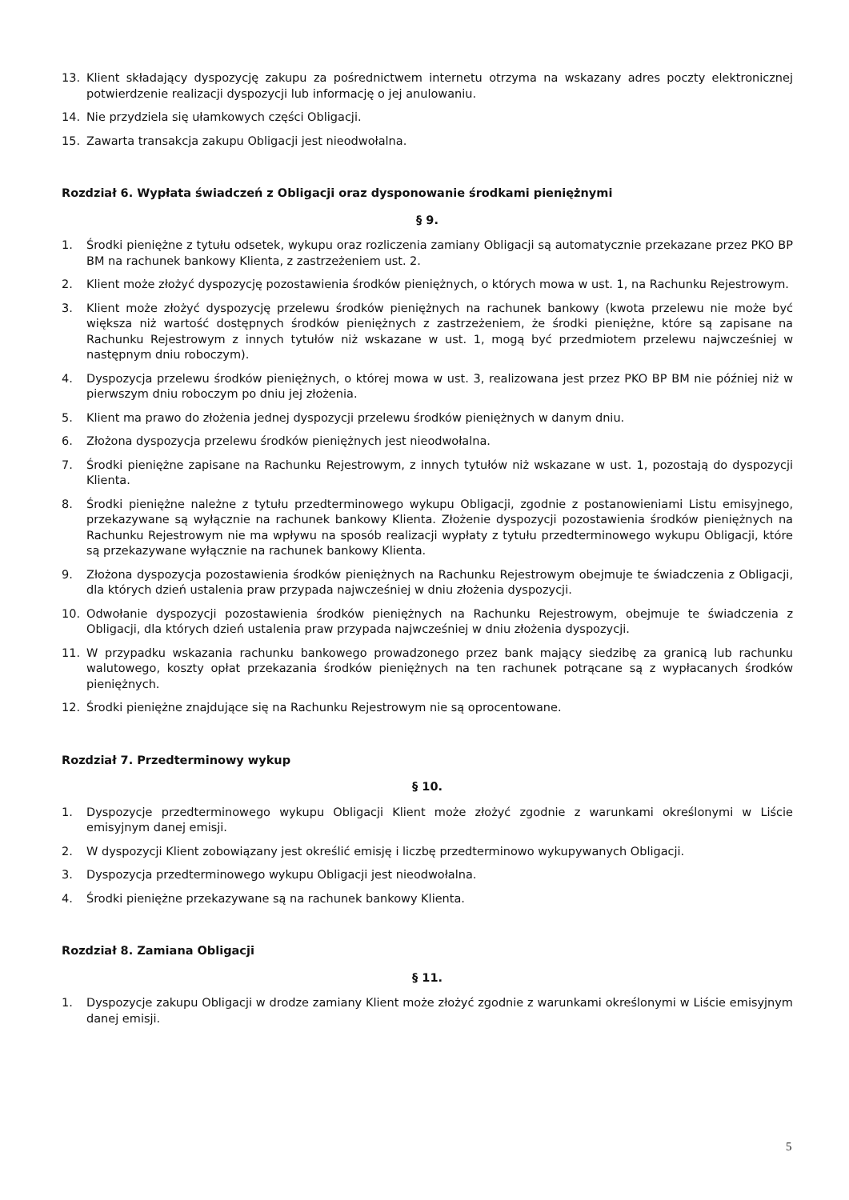13. Klient składający dyspozycję zakupu za pośrednictwem internetu otrzyma na wskazany adres poczty elektronicznej potwierdzenie realizacji dyspozycji lub informację o jej anulowaniu.
14. Nie przydziela się ułamkowych części Obligacji.
15. Zawarta transakcja zakupu Obligacji jest nieodwołalna.
Rozdział 6. Wypłata świadczeń z Obligacji oraz dysponowanie środkami pieniężnymi
§ 9.
1. Środki pieniężne z tytułu odsetek, wykupu oraz rozliczenia zamiany Obligacji są automatycznie przekazane przez PKO BP BM na rachunek bankowy Klienta, z zastrzeżeniem ust. 2.
2. Klient może złożyć dyspozycję pozostawienia środków pieniężnych, o których mowa w ust. 1, na Rachunku Rejestrowym.
3. Klient może złożyć dyspozycję przelewu środków pieniężnych na rachunek bankowy (kwota przelewu nie może być większa niż wartość dostępnych środków pieniężnych z zastrzeżeniem, że środki pieniężne, które są zapisane na Rachunku Rejestrowym z innych tytułów niż wskazane w ust. 1, mogą być przedmiotem przelewu najwcześniej w następnym dniu roboczym).
4. Dyspozycja przelewu środków pieniężnych, o której mowa w ust. 3, realizowana jest przez PKO BP BM nie później niż w pierwszym dniu roboczym po dniu jej złożenia.
5. Klient ma prawo do złożenia jednej dyspozycji przelewu środków pieniężnych w danym dniu.
6. Złożona dyspozycja przelewu środków pieniężnych jest nieodwołalna.
7. Środki pieniężne zapisane na Rachunku Rejestrowym, z innych tytułów niż wskazane w ust. 1, pozostają do dyspozycji Klienta.
8. Środki pieniężne należne z tytułu przedterminowego wykupu Obligacji, zgodnie z postanowieniami Listu emisyjnego, przekazywane są wyłącznie na rachunek bankowy Klienta. Złożenie dyspozycji pozostawienia środków pieniężnych na Rachunku Rejestrowym nie ma wpływu na sposób realizacji wypłaty z tytułu przedterminowego wykupu Obligacji, które są przekazywane wyłącznie na rachunek bankowy Klienta.
9. Złożona dyspozycja pozostawienia środków pieniężnych na Rachunku Rejestrowym obejmuje te świadczenia z Obligacji, dla których dzień ustalenia praw przypada najwcześniej w dniu złożenia dyspozycji.
10. Odwołanie dyspozycji pozostawienia środków pieniężnych na Rachunku Rejestrowym, obejmuje te świadczenia z Obligacji, dla których dzień ustalenia praw przypada najwcześniej w dniu złożenia dyspozycji.
11. W przypadku wskazania rachunku bankowego prowadzonego przez bank mający siedzibę za granicą lub rachunku walutowego, koszty opłat przekazania środków pieniężnych na ten rachunek potrącane są z wypłacanych środków pieniężnych.
12. Środki pieniężne znajdujące się na Rachunku Rejestrowym nie są oprocentowane.
Rozdział 7. Przedterminowy wykup
§ 10.
1. Dyspozycje przedterminowego wykupu Obligacji Klient może złożyć zgodnie z warunkami określonymi w Liście emisyjnym danej emisji.
2. W dyspozycji Klient zobowiązany jest określić emisję i liczbę przedterminowo wykupywanych Obligacji.
3. Dyspozycja przedterminowego wykupu Obligacji jest nieodwołalna.
4. Środki pieniężne przekazywane są na rachunek bankowy Klienta.
Rozdział 8. Zamiana Obligacji
§ 11.
1. Dyspozycje zakupu Obligacji w drodze zamiany Klient może złożyć zgodnie z warunkami określonymi w Liście emisyjnym danej emisji.
5